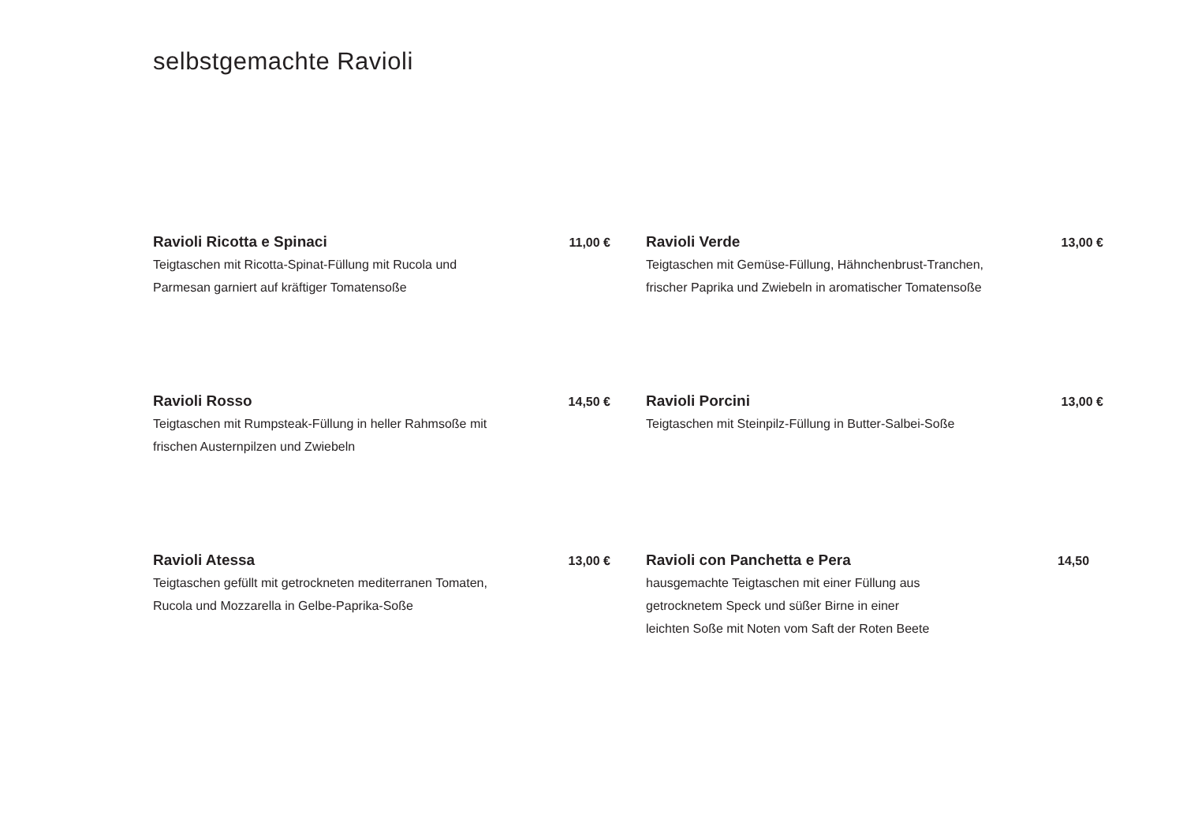selbstgemachte Ravioli
Ravioli Ricotta e Spinaci 11,00 €
Teigtaschen mit Ricotta-Spinat-Füllung mit Rucola und
Parmesan garniert auf kräftiger Tomatensoße
Ravioli Verde 13,00 €
Teigtaschen mit Gemüse-Füllung, Hähnchenbrust-Tranchen,
frischer Paprika und Zwiebeln in aromatischer Tomatensoße
Ravioli Rosso 14,50 €
Teigtaschen mit Rumpsteak-Füllung in heller Rahmsoße mit
frischen Austernpilzen und Zwiebeln
Ravioli Porcini 13,00 €
Teigtaschen mit Steinpilz-Füllung in Butter-Salbei-Soße
Ravioli Atessa 13,00 €
Teigtaschen gefüllt mit getrockneten mediterranen Tomaten,
Rucola und Mozzarella in Gelbe-Paprika-Soße
Ravioli con Panchetta e Pera 14,50
hausgemachte Teigtaschen mit einer Füllung aus
getrocknetem Speck und süßer Birne in einer
leichten Soße mit Noten vom Saft der Roten Beete